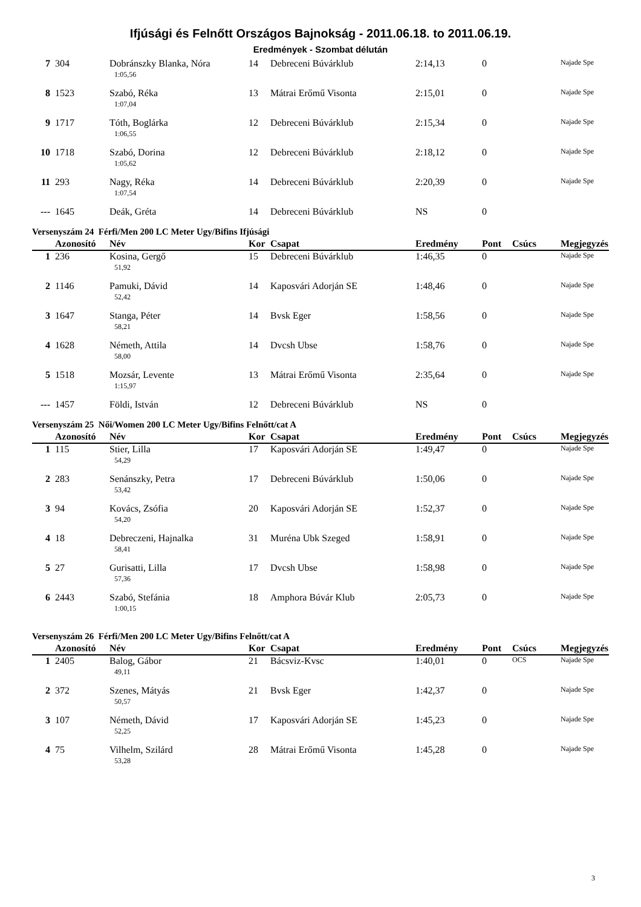Ifjúsági és Felnőtt Országos Bajnokság - 2011.06.18. to 2011.06.19.
Eredmények - Szombat délután
| 7 | 304 | Dobránszky Blanka, Nóra | 14 | Debreceni Búvárklub | 2:14,13 | 0 | | Najade Spe |
| | | 1:05,56 | | | | | | |
| 8 | 1523 | Szabó, Réka | 13 | Mátrai Erőmű Visonta | 2:15,01 | 0 | | Najade Spe |
| | | 1:07,04 | | | | | | |
| 9 | 1717 | Tóth, Boglárka | 12 | Debreceni Búvárklub | 2:15,34 | 0 | | Najade Spe |
| | | 1:06,55 | | | | | | |
| 10 | 1718 | Szabó, Dorina | 12 | Debreceni Búvárklub | 2:18,12 | 0 | | Najade Spe |
| | | 1:05,62 | | | | | | |
| 11 | 293 | Nagy, Réka | 14 | Debreceni Búvárklub | 2:20,39 | 0 | | Najade Spe |
| | | 1:07,54 | | | | | | |
| --- | 1645 | Deák, Gréta | 14 | Debreceni Búvárklub | NS | 0 | | |
Versenyszám 24 Férfi/Men 200 LC Meter Ugy/Bifins Ifjúsági
| | Azonosító | Név | Kor | Csapat | Eredmény | Pont | Csúcs | Megjegyzés |
| --- | --- | --- | --- | --- | --- | --- | --- | --- |
| 1 | 236 | Kosina, Gergő | 15 | Debreceni Búvárklub | 1:46,35 | 0 | | Najade Spe |
| | | 51,92 | | | | | | |
| 2 | 1146 | Pamuki, Dávid | 14 | Kaposvári Adorján SE | 1:48,46 | 0 | | Najade Spe |
| | | 52,42 | | | | | | |
| 3 | 1647 | Stanga, Péter | 14 | Bvsk Eger | 1:58,56 | 0 | | Najade Spe |
| | | 58,21 | | | | | | |
| 4 | 1628 | Németh, Attila | 14 | Dvcsh Ubse | 1:58,76 | 0 | | Najade Spe |
| | | 58,00 | | | | | | |
| 5 | 1518 | Mozsár, Levente | 13 | Mátrai Erőmű Visonta | 2:35,64 | 0 | | Najade Spe |
| | | 1:15,97 | | | | | | |
| --- | 1457 | Földi, István | 12 | Debreceni Búvárklub | NS | 0 | | |
Versenyszám 25 Női/Women 200 LC Meter Ugy/Bifins Felnőtt/cat A
| | Azonosító | Név | Kor | Csapat | Eredmény | Pont | Csúcs | Megjegyzés |
| --- | --- | --- | --- | --- | --- | --- | --- | --- |
| 1 | 115 | Stier, Lilla | 17 | Kaposvári Adorján SE | 1:49,47 | 0 | | Najade Spe |
| | | 54,29 | | | | | | |
| 2 | 283 | Senánszky, Petra | 17 | Debreceni Búvárklub | 1:50,06 | 0 | | Najade Spe |
| | | 53,42 | | | | | | |
| 3 | 94 | Kovács, Zsófia | 20 | Kaposvári Adorján SE | 1:52,37 | 0 | | Najade Spe |
| | | 54,20 | | | | | | |
| 4 | 18 | Debreczeni, Hajnalka | 31 | Muréna Ubk Szeged | 1:58,91 | 0 | | Najade Spe |
| | | 58,41 | | | | | | |
| 5 | 27 | Gurisatti, Lilla | 17 | Dvcsh Ubse | 1:58,98 | 0 | | Najade Spe |
| | | 57,36 | | | | | | |
| 6 | 2443 | Szabó, Stefánia | 18 | Amphora Búvár Klub | 2:05,73 | 0 | | Najade Spe |
| | | 1:00,15 | | | | | | |
Versenyszám 26 Férfi/Men 200 LC Meter Ugy/Bifins Felnőtt/cat A
| | Azonosító | Név | Kor | Csapat | Eredmény | Pont | Csúcs | Megjegyzés |
| --- | --- | --- | --- | --- | --- | --- | --- | --- |
| 1 | 2405 | Balog, Gábor | 21 | Bácsviz-Kvsc | 1:40,01 | 0 | OCS | Najade Spe |
| | | 49,11 | | | | | | |
| 2 | 372 | Szenes, Mátyás | 21 | Bvsk Eger | 1:42,37 | 0 | | Najade Spe |
| | | 50,57 | | | | | | |
| 3 | 107 | Németh, Dávid | 17 | Kaposvári Adorján SE | 1:45,23 | 0 | | Najade Spe |
| | | 52,25 | | | | | | |
| 4 | 75 | Vilhelm, Szilárd | 28 | Mátrai Erőmű Visonta | 1:45,28 | 0 | | Najade Spe |
| | | 53,28 | | | | | | |
3